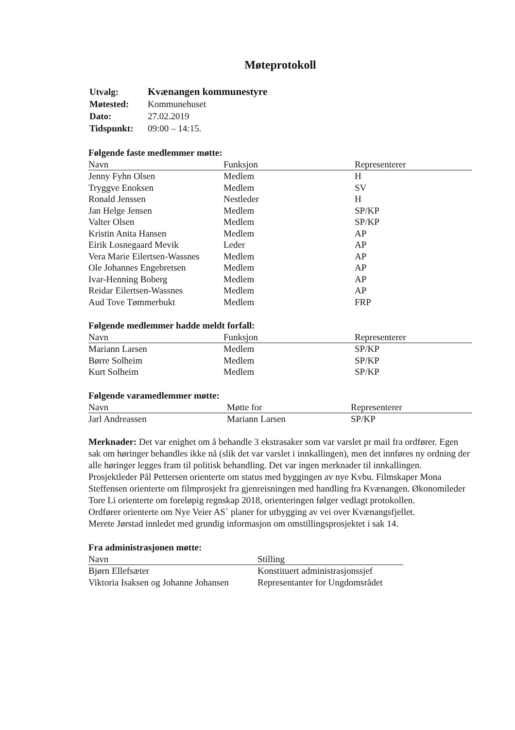Møteprotokoll
| Utvalg: | Kvænangen kommunestyre |
| Møtested: | Kommunehuset |
| Dato: | 27.02.2019 |
| Tidspunkt: | 09:00 – 14:15. |
Følgende faste medlemmer møtte:
| Navn | Funksjon | Representerer |
| --- | --- | --- |
| Jenny Fyhn Olsen | Medlem | H |
| Tryggve Enoksen | Medlem | SV |
| Ronald Jenssen | Nestleder | H |
| Jan Helge Jensen | Medlem | SP/KP |
| Valter Olsen | Medlem | SP/KP |
| Kristin Anita Hansen | Medlem | AP |
| Eirik Losnegaard Mevik | Leder | AP |
| Vera Marie Eilertsen-Wassnes | Medlem | AP |
| Ole Johannes Engebretsen | Medlem | AP |
| Ivar-Henning Boberg | Medlem | AP |
| Reidar Eilertsen-Wassnes | Medlem | AP |
| Aud Tove Tømmerbukt | Medlem | FRP |
Følgende medlemmer hadde meldt forfall:
| Navn | Funksjon | Representerer |
| --- | --- | --- |
| Mariann Larsen | Medlem | SP/KP |
| Børre Solheim | Medlem | SP/KP |
| Kurt Solheim | Medlem | SP/KP |
Følgende varamedlemmer møtte:
| Navn | Møtte for | Representerer |
| --- | --- | --- |
| Jarl Andreassen | Mariann Larsen | SP/KP |
Merknader: Det var enighet om å behandle 3 ekstrasaker som var varslet pr mail fra ordfører. Egen sak om høringer behandles ikke nå (slik det var varslet i innkallingen), men det innføres ny ordning der alle høringer legges fram til politisk behandling. Det var ingen merknader til innkallingen. Prosjektleder Pål Pettersen orienterte om status med byggingen av nye Kvbu. Filmskaper Mona Steffensen orienterte om filmprosjekt fra gjenreisningen med handling fra Kvænangen. Økonomileder Tore Li orienterte om foreløpig regnskap 2018, orienteringen følger vedlagt protokollen.
Ordfører orienterte om Nye Veier AS` planer for utbygging av vei over Kvænangsfjellet.
Merete Jørstad innledet med grundig informasjon om omstillingsprosjektet i sak 14.
Fra administrasjonen møtte:
| Navn | Stilling |
| --- | --- |
| Bjørn Ellefsæter | Konstituert administrasjonssjef |
| Viktoria Isaksen og Johanne Johansen | Representanter for Ungdomsrådet |